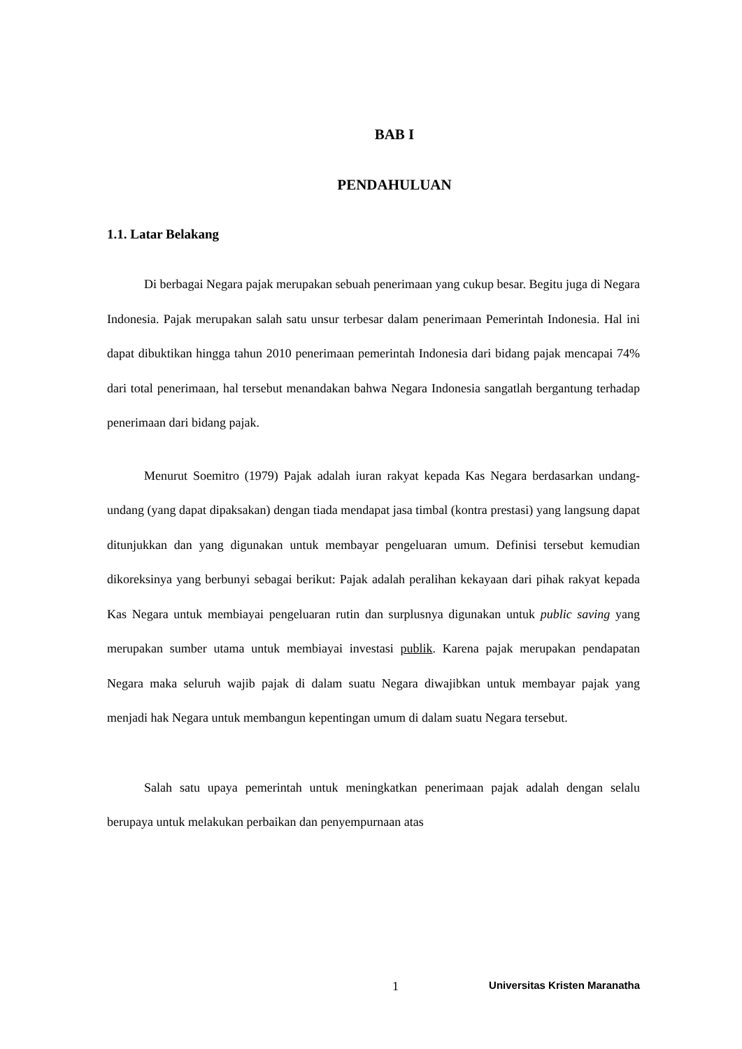BAB I
PENDAHULUAN
1.1. Latar Belakang
Di berbagai Negara pajak merupakan sebuah penerimaan yang cukup besar. Begitu juga di Negara Indonesia. Pajak merupakan salah satu unsur terbesar dalam penerimaan Pemerintah Indonesia. Hal ini dapat dibuktikan hingga tahun 2010 penerimaan pemerintah Indonesia dari bidang pajak mencapai 74% dari total penerimaan, hal tersebut menandakan bahwa Negara Indonesia sangatlah bergantung terhadap penerimaan dari bidang pajak.
Menurut Soemitro (1979) Pajak adalah iuran rakyat kepada Kas Negara berdasarkan undang-undang (yang dapat dipaksakan) dengan tiada mendapat jasa timbal (kontra prestasi) yang langsung dapat ditunjukkan dan yang digunakan untuk membayar pengeluaran umum. Definisi tersebut kemudian dikoreksinya yang berbunyi sebagai berikut: Pajak adalah peralihan kekayaan dari pihak rakyat kepada Kas Negara untuk membiayai pengeluaran rutin dan surplusnya digunakan untuk public saving yang merupakan sumber utama untuk membiayai investasi publik. Karena pajak merupakan pendapatan Negara maka seluruh wajib pajak di dalam suatu Negara diwajibkan untuk membayar pajak yang menjadi hak Negara untuk membangun kepentingan umum di dalam suatu Negara tersebut.
Salah satu upaya pemerintah untuk meningkatkan penerimaan pajak adalah dengan selalu berupaya untuk melakukan perbaikan dan penyempurnaan atas
1 Universitas Kristen Maranatha